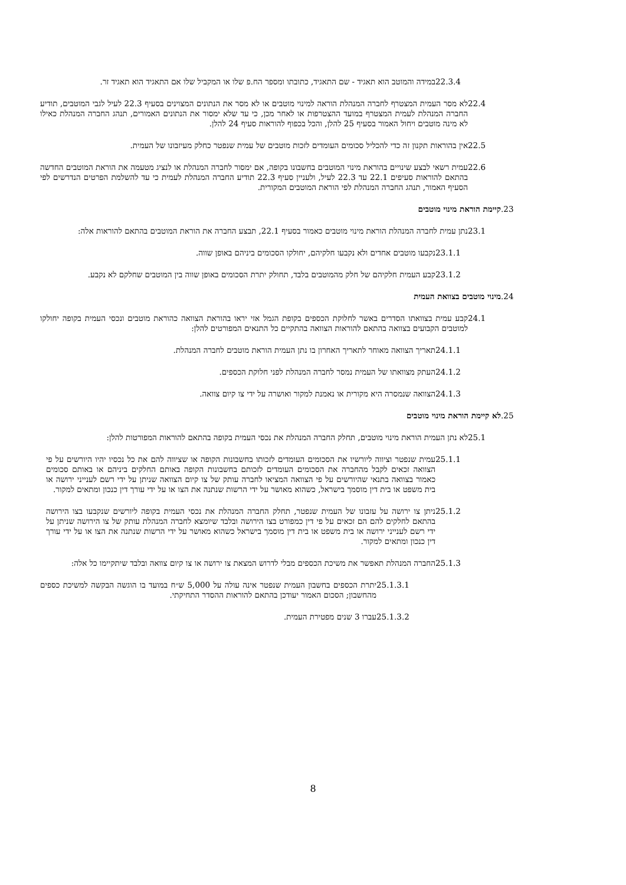22.3.4 במידה והמוטב הוא תאגיד - שם התאגיד, כתובתו ומספר הח.פ שלו או המקביל שלו אם התאגיד הוא תאגיד זר.
22.4 לא מסר העמית המצטרף לחברה המנהלת הוראה למינוי מוטבים או לא מסר את הנתונים המצוינים בסעיף 22.3 לעיל לגבי המוטבים, תודיע החברה המנהלת לעמית המצטרף במועד ההצטרפות או לאחר מכן, כי עד שלא ימסור את הנתונים האמורים, תנהג החברה המנהלת כאילו לא מינה מוטבים ויחול האמור בסעיף 25 להלן, והכל בכפוף להוראות סעיף 24 להלן.
22.5 אין בהוראות תקנון זה כדי להכליל סכומים העומדים לזכות מוטבים של עמית שנפטר כחלק מעיזבונו של העמית.
22.6 עמית רשאי לבצע שינויים בהוראת מינוי המוטבים בחשבונו בקופה, אם ימסור לחברה המנהלת או לנציג מטעמה את הוראת המוטבים החדשה בהתאם להוראות סעיפים 22.1 עד 22.3 לעיל, ולעניין סעיף 22.3 תודיע החברה המנהלת לעמית כי עד להשלמת הפרטים הנדרשים לפי הסעיף האמור, תנהג החברה המנהלת לפי הוראת המוטבים המקורית.
.23 קיימת הוראת מינוי מוטבים
23.1 נתן עמית לחברה המנהלת הוראת מינוי מוטבים כאמור בסעיף 22.1, תבצע החברה את הוראת המוטבים בהתאם להוראות אלה:
23.1.1 נקבעו מוטבים אחדים ולא נקבעו חלקיהם, יחולקו הסכומים ביניהם באופן שווה.
23.1.2 קבע העמית חלקיהם של חלק מהמוטבים בלבד, תחולק יתרת הסכומים באופן שווה בין המוטבים שחלקם לא נקבע.
.24 מינוי מוטבים בצוואת העמית
24.1 קבע עמית בצוואתו הסדרים באשר לחלוקת הכספים בקופת הגמל אזי יראו בהוראת הצוואה כהוראת מוטבים ונכסי העמית בקופה יחולקו למוטבים הקבועים בצוואה בהתאם להוראות הצוואה בהתקיים כל התנאים המפורטים להלן:
24.1.1 תאריך הצוואה מאוחר לתאריך האחרון בו נתן העמית הוראת מוטבים לחברה המנהלת.
24.1.2 העתק מצוואתו של העמית נמסר לחברה המנהלת לפני חלוקת הכספים.
24.1.3 הצוואה שנמסרה היא מקורית או נאמנת למקור ואושרה על ידי צו קיום צוואה.
.25 לא קיימת הוראת מינוי מוטבים
25.1 לא נתן העמית הוראת מינוי מוטבים, תחלק החברה המנהלת את נכסי העמית בקופה בהתאם להוראות המפורטות להלן:
25.1.1 עמית שנפטר וציווה ליורשיו את הסכומים העומדים לזכותו בחשבונות הקופה או שציווה להם את כל נכסיו יהיו היורשים על פי הצוואה זכאים לקבל מהחברה את הסכומים העומדים לזכותם בחשבונות הקופה באותם החלקים ביניהם או באותם סכומים כאמור בצוואה בתנאי שהיורשים על פי הצוואה המציאו לחברה עותק של צו קיום הצוואה שניתן על ידי רשם לענייני ירושה או בית משפט או בית דין מוסמך בישראל, כשהוא מאושר על ידי הרשות שנתנה את הצו או על ידי עורך דין כנכון ומתאים למקור.
25.1.2 ניתן צו ירושה על עזבונו של העמית שנפטר, תחלק החברה המנהלת את נכסי העמית בקופה ליורשים שנקבעו בצו הירושה בהתאם לחלקים להם הם זכאים על פי דין כמפורט בצו הירושה ובלבד שיומצא לחברה המנהלת עותק של צו הירושה שניתן על ידי רשם לענייני ירושה או בית משפט או בית דין מוסמך בישראל כשהוא מאושר על ידי הרשות שנתנה את הצו או על ידי עורך דין כנכון ומתאים למקור.
25.1.3 החברה המנהלת תאפשר את משיכת הכספים מבלי לדרוש המצאת צו ירושה או צו קיום צוואה ובלבד שיתקיימו כל אלה:
25.1.3.1 יתרת הכספים בחשבון העמית שנפטר אינה עולה על 5,000 ש״ח במועד בו הוגשה הבקשה למשיכת כספים מהחשבון; הסכום האמור יעודכן בהתאם להוראות ההסדר התחיקתי.
25.1.3.2 עברו 3 שנים מפטירת העמית.
8